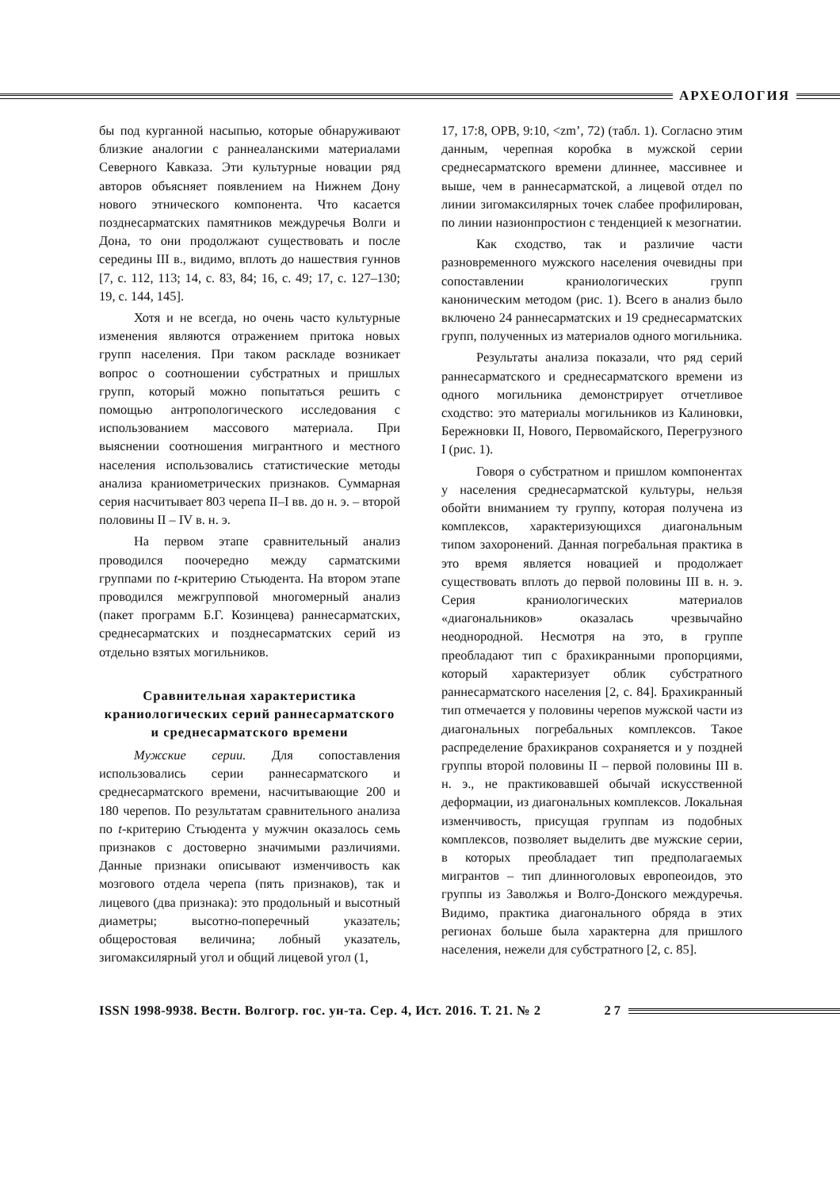АРХЕОЛОГИЯ
бы под курганной насыпью, которые обнаруживают близкие аналогии с раннеаланскими материалами Северного Кавказа. Эти культурные новации ряд авторов объясняет появлением на Нижнем Дону нового этнического компонента. Что касается позднесарматских памятников междуречья Волги и Дона, то они продолжают существовать и после середины III в., видимо, вплоть до нашествия гуннов [7, с. 112, 113; 14, с. 83, 84; 16, с. 49; 17, с. 127–130; 19, с. 144, 145].
Хотя и не всегда, но очень часто культурные изменения являются отражением притока новых групп населения. При таком раскладе возникает вопрос о соотношении субстратных и пришлых групп, который можно попытаться решить с помощью антропологического исследования с использованием массового материала. При выяснении соотношения мигрантного и местного населения использовались статистические методы анализа краниометрических признаков. Суммарная серия насчитывает 803 черепа II–I вв. до н. э. – второй половины II – IV в. н. э.
На первом этапе сравнительный анализ проводился поочередно между сарматскими группами по t-критерию Стьюдента. На втором этапе проводился межгрупповой многомерный анализ (пакет программ Б.Г. Козинцева) раннесарматских, среднесарматских и позднесарматских серий из отдельно взятых могильников.
Сравнительная характеристика краниологических серий раннесарматского и среднесарматского времени
Мужские серии. Для сопоставления использовались серии раннесарматского и среднесарматского времени, насчитывающие 200 и 180 черепов. По результатам сравнительного анализа по t-критерию Стьюдента у мужчин оказалось семь признаков с достоверно значимыми различиями. Данные признаки описывают изменчивость как мозгового отдела черепа (пять признаков), так и лицевого (два признака): это продольный и высотный диаметры; высотно-поперечный указатель; общеростовая величина; лобный указатель, зигомаксилярный угол и общий лицевой угол (1,
17, 17:8, OPB, 9:10, <zm’, 72) (табл. 1). Согласно этим данным, черепная коробка в мужской серии среднесарматского времени длиннее, массивнее и выше, чем в раннесарматской, а лицевой отдел по линии зигомаксилярных точек слабее профилирован, по линии назионпростион с тенденцией к мезогнатии.
Как сходство, так и различие части разновременного мужского населения очевидны при сопоставлении краниологических групп каноническим методом (рис. 1). Всего в анализ было включено 24 раннесарматских и 19 среднесарматских групп, полученных из материалов одного могильника.
Результаты анализа показали, что ряд серий раннесарматского и среднесарматского времени из одного могильника демонстрирует отчетливое сходство: это материалы могильников из Калиновки, Бережновки II, Нового, Первомайского, Перегрузного I (рис. 1).
Говоря о субстратном и пришлом компонентах у населения среднесарматской культуры, нельзя обойти вниманием ту группу, которая получена из комплексов, характеризующихся диагональным типом захоронений. Данная погребальная практика в это время является новацией и продолжает существовать вплоть до первой половины III в. н. э. Серия краниологических материалов «диагональников» оказалась чрезвычайно неоднородной. Несмотря на это, в группе преобладают тип с брахикранными пропорциями, который характеризует облик субстратного раннесарматского населения [2, с. 84]. Брахикранный тип отмечается у половины черепов мужской части из диагональных погребальных комплексов. Такое распределение брахикранов сохраняется и у поздней группы второй половины II – первой половины III в. н. э., не практиковавшей обычай искусственной деформации, из диагональных комплексов. Локальная изменчивость, присущая группам из подобных комплексов, позволяет выделить две мужские серии, в которых преобладает тип предполагаемых мигрантов – тип длинноголовых европеоидов, это группы из Заволжья и Волго-Донского междуречья. Видимо, практика диагонального обряда в этих регионах больше была характерна для пришлого населения, нежели для субстратного [2, с. 85].
ISSN 1998-9938. Вестн. Волгогр. гос. ун-та. Сер. 4, Ист. 2016. Т. 21. № 2 2 7